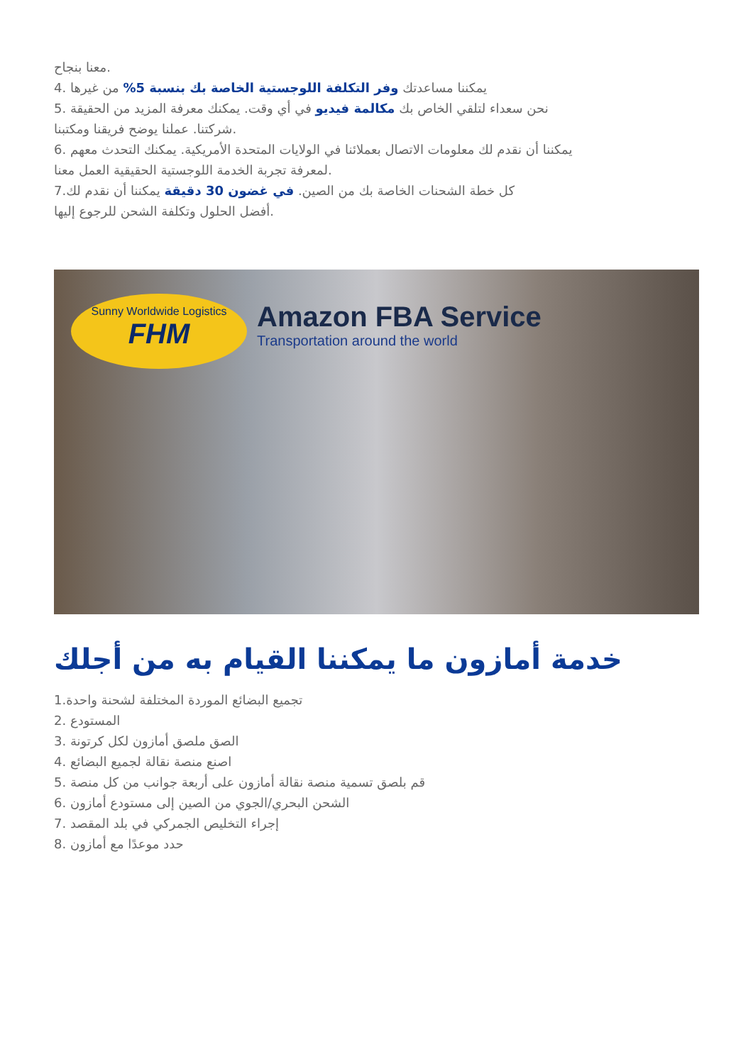معنا بنجاح.
4. يمكننا مساعدتك وفر التكلفة اللوجستية الخاصة بك بنسبة 5% من غيرها
5. نحن سعداء لتلقي الخاص بك مكالمة فيديو في أي وقت. يمكنك معرفة المزيد من الحقيقة
شركتنا. عملنا يوضح فريقنا ومكتبنا.
6. يمكننا أن نقدم لك معلومات الاتصال بعملائنا في الولايات المتحدة الأمريكية. يمكنك التحدث معهم
لمعرفة تجربة الخدمة اللوجستية الحقيقية العمل معنا.
7.كل خطة الشحنات الخاصة بك من الصين. في غضون 30 دقيقة يمكننا أن نقدم لك
أفضل الحلول وتكلفة الشحن للرجوع إليها.
Sunny Worldwide Logistics
FHM
Amazon FBA Service
Transportation around the world
خدمة أمازون ما يمكننا القيام به من أجلك
1.تجميع البضائع الموردة المختلفة لشحنة واحدة
2. المستودع
3. الصق ملصق أمازون لكل كرتونة
4. اصنع منصة نقالة لجميع البضائع
5. قم بلصق تسمية منصة نقالة أمازون على أربعة جوانب من كل منصة
6. الشحن البحري/الجوي من الصين إلى مستودع أمازون
7. إجراء التخليص الجمركي في بلد المقصد
8. حدد موعدًا مع أمازون